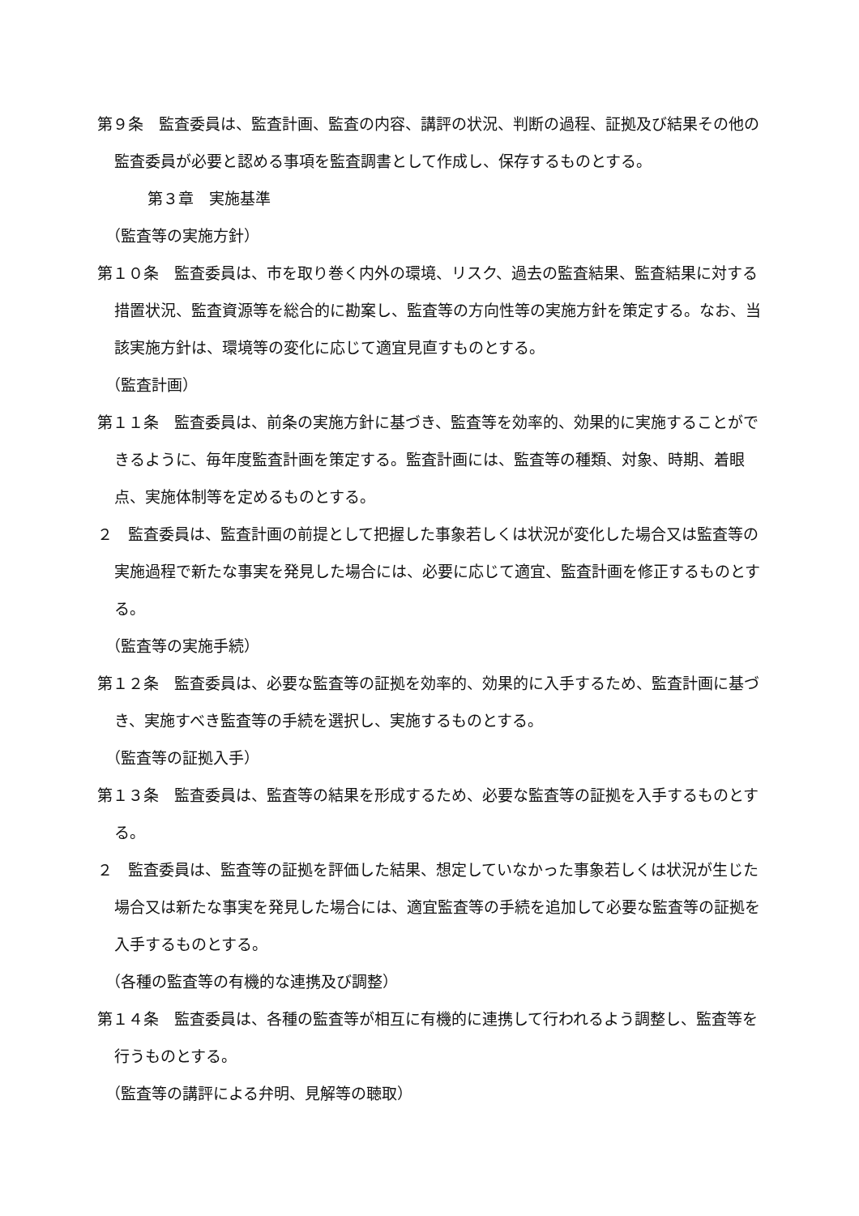第９条　監査委員は、監査計画、監査の内容、講評の状況、判断の過程、証拠及び結果その他の監査委員が必要と認める事項を監査調書として作成し、保存するものとする。
第３章　実施基準
（監査等の実施方針）
第１０条　監査委員は、市を取り巻く内外の環境、リスク、過去の監査結果、監査結果に対する措置状況、監査資源等を総合的に勘案し、監査等の方向性等の実施方針を策定する。なお、当該実施方針は、環境等の変化に応じて適宜見直すものとする。
（監査計画）
第１１条　監査委員は、前条の実施方針に基づき、監査等を効率的、効果的に実施することができるように、毎年度監査計画を策定する。監査計画には、監査等の種類、対象、時期、着眼点、実施体制等を定めるものとする。
２　監査委員は、監査計画の前提として把握した事象若しくは状況が変化した場合又は監査等の実施過程で新たな事実を発見した場合には、必要に応じて適宜、監査計画を修正するものとする。
（監査等の実施手続）
第１２条　監査委員は、必要な監査等の証拠を効率的、効果的に入手するため、監査計画に基づき、実施すべき監査等の手続を選択し、実施するものとする。
（監査等の証拠入手）
第１３条　監査委員は、監査等の結果を形成するため、必要な監査等の証拠を入手するものとする。
２　監査委員は、監査等の証拠を評価した結果、想定していなかった事象若しくは状況が生じた場合又は新たな事実を発見した場合には、適宜監査等の手続を追加して必要な監査等の証拠を入手するものとする。
（各種の監査等の有機的な連携及び調整）
第１４条　監査委員は、各種の監査等が相互に有機的に連携して行われるよう調整し、監査等を行うものとする。
（監査等の講評による弁明、見解等の聴取）